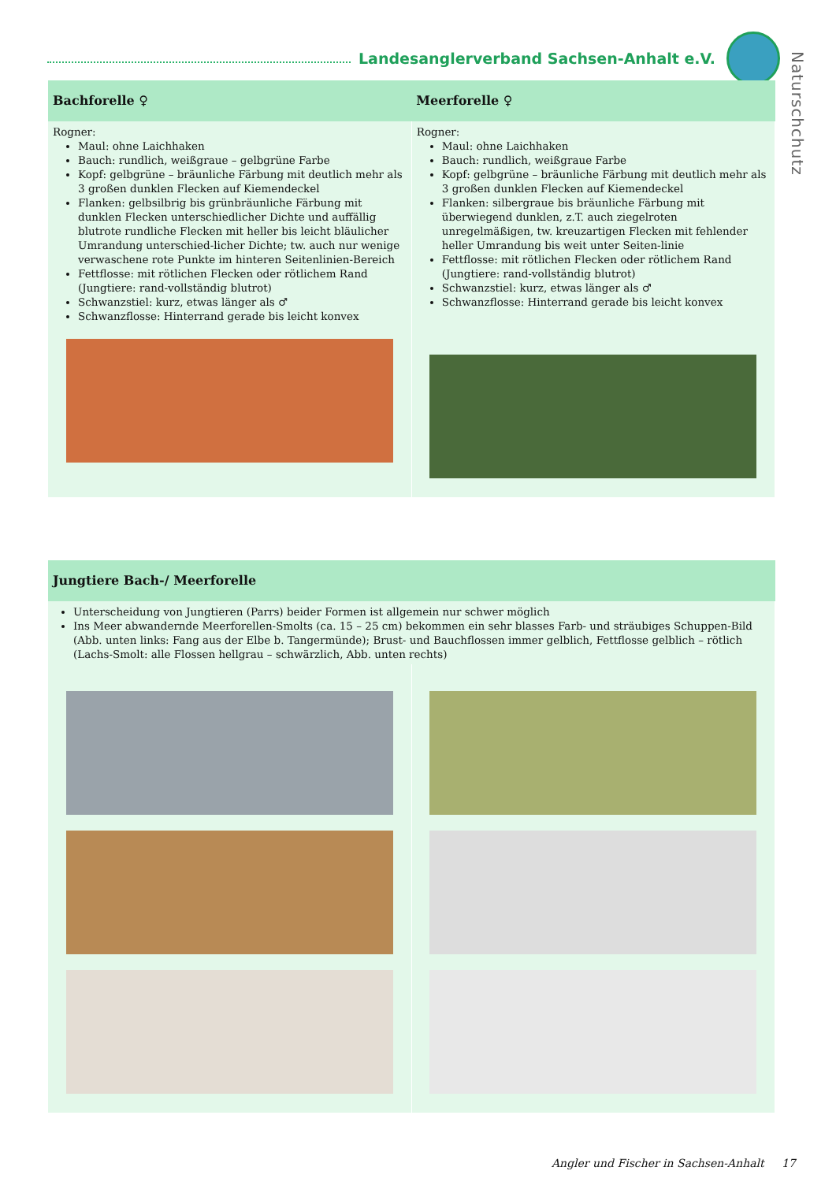Landesanglerverband Sachsen-Anhalt e.V.
Naturschchutz
| Bachforelle ♀ | Meerforelle ♀ |
| --- | --- |
| Rogner: Maul: ohne Laichhaken Bauch: rundlich, weißgraue – gelbgrüne Farbe Kopf: gelbgrüne – bräunliche Färbung mit deutlich mehr als 3 großen dunklen Flecken auf Kiemendeckel Flanken: gelbsilbrig bis grünbräunliche Färbung mit dunklen Flecken unterschiedlicher Dichte und auffällig blutrote rundliche Flecken mit heller bis leicht bläulicher Umrandung unterschied-licher Dichte; tw. auch nur wenige verwaschene rote Punkte im hinteren Seitenlinien-Bereich Fettflosse: mit rötlichen Flecken oder rötlichem Rand (Jungtiere: rand-vollständig blutrot) Schwanzstiel: kurz, etwas länger als ♂ Schwanzflosse: Hinterrand gerade bis leicht konvex | Rogner: Maul: ohne Laichhaken Bauch: rundlich, weißgraue Farbe Kopf: gelbgrüne – bräunliche Färbung mit deutlich mehr als 3 großen dunklen Flecken auf Kiemendeckel Flanken: silbergraue bis bräunliche Färbung mit überwiegend dunklen, z.T. auch ziegelroten unregelmäßigen, tw. kreuzartigen Flecken mit fehlender heller Umrandung bis weit unter Seiten-linie Fettflosse: mit rötlichen Flecken oder rötlichem Rand (Jungtiere: rand-vollständig blutrot) Schwanzstiel: kurz, etwas länger als ♂ Schwanzflosse: Hinterrand gerade bis leicht konvex |
| Jungtiere Bach-/ Meerforelle | |
| --- | --- |
| Unterscheidung von Jungtieren (Parrs) beider Formen ist allgemein nur schwer möglich Ins Meer abwandernde Meerforellen-Smolts (ca. 15 – 25 cm) bekommen ein sehr blasses Farb- und sträubiges Schuppen-Bild (Abb. unten links: Fang aus der Elbe b. Tangermünde); Brust- und Bauchflossen immer gelblich, Fettflosse gelblich – rötlich (Lachs-Smolt: alle Flossen hellgrau – schwärzlich, Abb. unten rechts) | |
Angler und Fischer in Sachsen-Anhalt 17